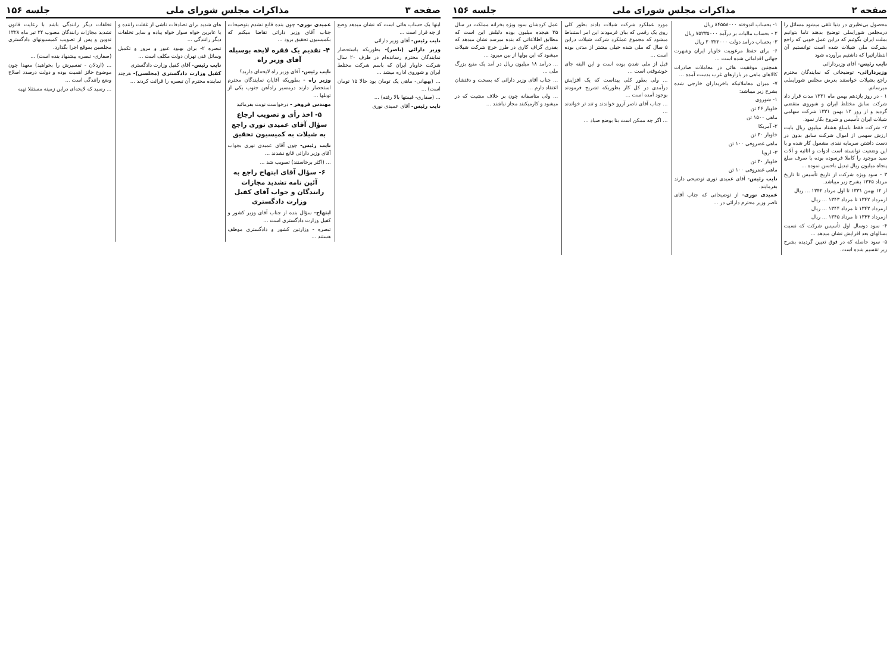صفحه ۲ مذاکرات مجلس شورای ملی جلسه ۱۵۶
محصول بی‌نظیری در دنیا تلقی میشود مسائل را درمجلس شورایملی توضیح بدهند تاما بتوانیم بملت ایران بگوئیم که دراین عمل خوبی که راجع بشرکت ملی شیلات شده است توانستیم آن انتظاراتیرا که داشتیم برآورده شود
نایب رئیس- آقای وزیردارائی
وزیردارائی- توضیحاتی که نمایندگان محترم راجع بشیلات خواستند بعرض مجلس شورایملی میرسانم.
۱ - در روز یازدهم بهمن ماه ۱۳۳۱ مدت قرار داد شرکت سابق مختلط ایران و شوروی منقضی گردید و از روز ۱۲ بهمن ۱۳۳۱ شرکت سهامی شیلات ایران تأسیس و شروع بکار نمود.
۲- شرکت فقط بامبلغ هشتاد میلیون ریال بابت ارزش سهمی از اموال شرکت سابق بدون در دست داشتن سرمایه نقدی مشغول کار شده و با این وضعیت توانسته است ادوات و اثاثیه و آلات صید موجود را کاملا فرسوده بوده با صرف مبلغ پنجاه میلیون ریال تبدیل باحسن نموده ...
۳ - سود ویژه شرکت از تاریخ تأسیس تا تاریخ مرداد ۱۳۴۵ بشرح زیر میباشد.
از ۱۲ بهمن ۱۳۳۱ تا اول مرداد ۱۳۴۲ ... ریال
ازمرداد ۱۳۴۲ تا مرداد ۱۳۴۳ ... ریال
ازمرداد ۱۳۴۳ تا مرداد ۱۳۴۴ ... ریال
ازمرداد ۱۳۴۴ تا مرداد ۱۳۴۵ ... ریال
۴- سود دوسال اول تأسیس شرکت که نسبت بسالهای بعد افزایش نشان میدهد ...
۵- سود حاصله که در فوق تعیین گردیده بشرح زیر تقسیم شده است.
۱- بحساب اندوخته ۸۴۵۵۸۰۰۰ ریال
۲ - بحساب مالیات بر درآمد ۷۵۲۳۵۰۰۰ ریال
۳- بحساب درآمد دولت ۲۰۳۲۲۰۰۰ ریال
۶- برای حفظ مرغوبیت خاویار ایران وشهرت جهانی اقداماتی شده است ...
همچنین موفقیت هائی در معاملات صادرات کالاهای ماهی در بازارهای غرب بدست آمده ...
۷- میزان معاملاتیکه باخریداران خارجی شده بشرح زیر میباشد:
۱- شوروی
خاویار ۴۶ تن
ماهی ۱۵۰۰ تن
۲- آمریکا
خاویار ۳۰ تن
ماهی غضروفی ۱۰۰ تن
۳- اروپا
خاویار ۳۰ تن
ماهی غضروفی ۱۰۰ تن
نایب رئیس- آقای عمیدی نوری توضیحی دارند بفرمایند.
عمیدی نوری- از توضیحاتی که جناب آقای ناصر وزیر محترم دارائی در ...
مورد عملکرد شرکت شیلات دادند بطور کلی روی یک رقمی که بیان فرمودند این امر استنباط میشود که مجموع عملکرد شرکت شیلات دراین ۵ سال که ملی شده خیلی بیشتر از مدتی بوده است ...
قبل از ملی شدن بوده است و این البته جای خوشوقتی است ...
... ولی بطور کلی پیداست که یک افزایش درآمدی در کل کار بطوریکه تشریح فرمودند بوجود آمده است ...
... جناب آقای ناصر آزرو خواندند و تند تر خواندند ...
... اگر چه ممکن است بنا بوضع صیاد ...
عمل کردشان سود ویژه بخزانه مملکت در سال ۳۵ هیجده میلیون بوده دلیلش این است که مطابق اطلاعاتی که بنده میرسد نشان میدهد که بقدری گزاف کاری در طرز خرج شرکت شیلات میشود که این پولها از بین میرود ...
... درآمد ۱۸ میلیون ریال در آمد یک منبع بزرگ ملی ...
... جناب آقای وزیر دارائی که بصحت و دقتشان اعتقاد دارم ...
... ولی متاسفانه چون بر خلاف مشیت که در میشود و کارمیکنند مجاز نباشند ...
صفحه ۳ مذاکرات مجلس شورای ملی جلسه ۱۵۶
اینها یک حساب هائی است که نشان میدهد وضع از چه قرار است ...
نایب رئیس- آقای وزیر دارائی
وزیر دارائی (ناصر)- بطوریکه باستحضار نمایندگان محترم رسانده‌ام در ظرف ۲۰ سال شرکت خاویار ایران که باسم شرکت مختلط ایران و شوروی اداره میشد ...
... (بهبهانی- ماهی یک تومان بود حالا ۱۵ تومان است) ...
... (صفاری- قیمتها بالا رفته) ...
نایب رئیس- آقای عمیدی نوری
عمیدی نوری- چون بنده قانع نشدم بتوضیحات جناب آقای وزیر دارائی تقاضا میکنم که بکمیسیون تحقیق برود ...
۴- تقدیم یک فقره لایحه بوسیله آقای وزیر راه
نایب رئیس- آقای وزیر راه لایحه‌ای دارید؟
وزیر راه - بطوریکه آقایان نمایندگان محترم استحضار دارند درمسیر راه‌آهن جنوب یکی از تونلها ...
مهندس فروهر - درخواست نوبت بفرمائید
۵- اخذ رأی و تصویب ارجاع سؤال آقای عمیدی نوری راجع به شیلات به کمیسیون تحقیق
نایب رئیس- چون آقای عمیدی نوری بجواب آقای وزیر دارائی قانع نشدند ...
... (اکثر برخاستند) تصویب شد ...
۶- سؤال آقای ابتهاج راجع به آئین نامه تشدید مجازات رانندگان و جواب آقای کفیل وزارت دادگستری
ابتهاج- سؤال بنده از جناب آقای وزیر کشور و کفیل وزارت دادگستری است ...
تبصره - وزارتین کشور و دادگستری موظف هستند ...
های شدید برای تصادفات ناشی از غفلت راننده و یا عابرین خواه سوار خواه پیاده و سایر تخلفات دیگر رانندگی ...
تبصره ۲- برای بهبود عبور و مرور و تکمیل وسائل فنی تهران دولت مکلف است ...
نایب رئیس- آقای کفیل وزارت دادگستری
کفیل وزارت دادگستری (مجلسی)- هرچند نماینده محترم آن تبصره را قرائت کردند ...
تخلفات دیگر رانندگی باشد با رعایت قانون تشدید مجازات رانندگان مصوب ۲۴ تیر ماه ۱۳۲۸ تدوین و پس از تصویب کمیسیونهای دادگستری مجلسین بموقع اجرا بگذارد.
(صفاری- تبصره پیشنهاد بنده است) ...
... (اردلان - تفسیرش را بخواهید) معهذا چون موضوع حائز اهمیت بوده و دولت درصدد اصلاح وضع رانندگی است ...
... رسید که لایحه‌ای دراین زمینه مستقلا تهیه